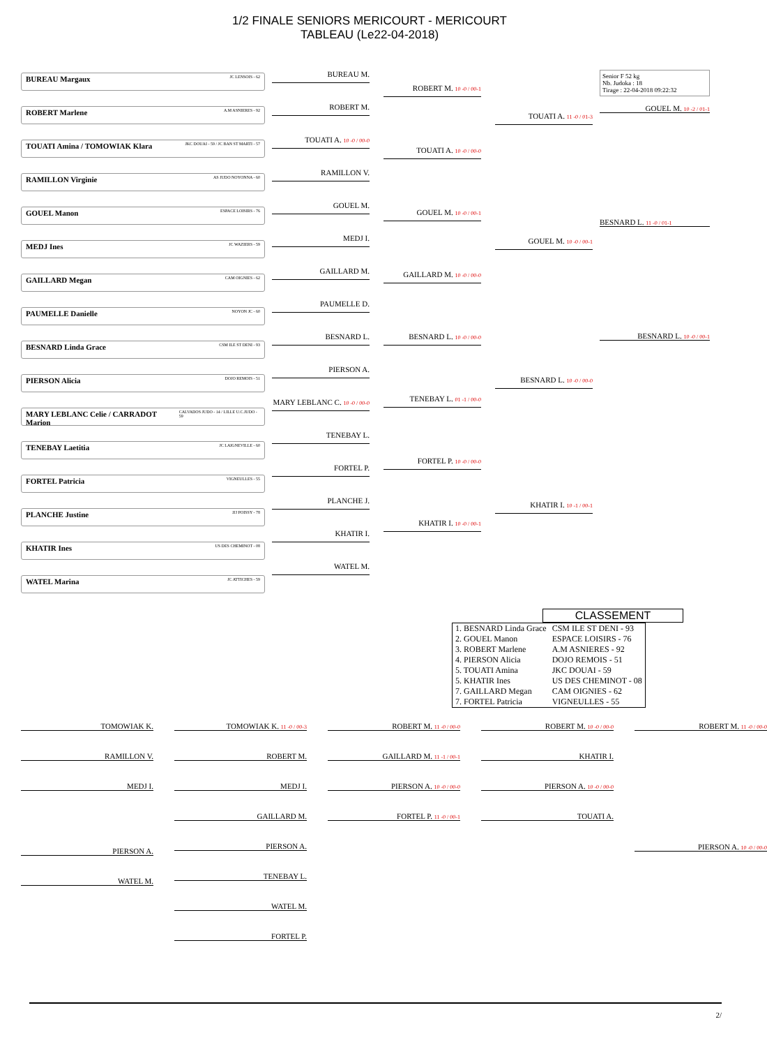1/2 FINALE SENIORS MERICOURT - MERICOURT
TABLEAU (Le22-04-2018)
BUREAU Margaux JC LENSOIS - 62
ROBERT Marlene A.M ASNIERES - 92
TOUATI Amina / TOMOWIAK Klara JKC DOUAI - 59 / JC BAN ST MARTI - 57
RAMILLON Virginie AS JUDO NOYONNA - 60
GOUEL Manon ESPACE LOISIRS - 76
MEDJ Ines JC WAZIERS - 59
GAILLARD Megan CAM OIGNIES - 62
PAUMELLE Danielle NOYON JC - 60
BESNARD Linda Grace CSM ILE ST DENI - 93
PIERSON Alicia DOJO REMOIS - 51
MARY LEBLANC Celie / CARRADOT Marion CALVADOS JUDO - 14 / LILLE U.C.JUDO - 59
TENEBAY Laetitia JC LAIGNEVILLE - 60
FORTEL Patricia VIGNEULLES - 55
PLANCHE Justine JJJ POISSY - 78
KHATIR Ines US DES CHEMINOT - 08
WATEL Marina JC ATTICHES - 59
BUREAU M.
ROBERT M.
TOUATI A. 10 -0 / 00-0
RAMILLON V.
GOUEL M.
MEDJ I.
GAILLARD M.
PAUMELLE D.
BESNARD L.
PIERSON A.
MARY LEBLANC C. 10 -0 / 00-0
TENEBAY L.
FORTEL P.
PLANCHE J.
KHATIR I.
WATEL M.
ROBERT M. 10 -0 / 00-1
TOUATI A. 10 -0 / 00-0
GOUEL M. 10 -0 / 00-1
GAILLARD M. 10 -0 / 00-0
BESNARD L. 10 -0 / 00-0
TENEBAY L. 01 -1 / 00-0
FORTEL P. 10 -0 / 00-0
KHATIR I. 10 -0 / 00-1
TOUATI A. 11 -0 / 01-3
GOUEL M. 10 -0 / 00-1
BESNARD L. 10 -0 / 00-0
KHATIR I. 10 -1 / 00-1
Senior F 52 kg
Nb. Judoka : 18
Tirage : 22-04-2018 09:22:32
GOUEL M. 10 -2 / 01-1
BESNARD L. 11 -0 / 01-1
BESNARD L. 10 -0 / 00-1
CLASSEMENT
| 1. BESNARD Linda Grace | CSM ILE ST DENI - 93 |
| 2. GOUEL Manon | ESPACE LOISIRS - 76 |
| 3. ROBERT Marlene | A.M ASNIERES - 92 |
| 4. PIERSON Alicia | DOJO REMOIS - 51 |
| 5. TOUATI Amina | JKC DOUAI - 59 |
| 5. KHATIR Ines | US DES CHEMINOT - 08 |
| 7. GAILLARD Megan | CAM OIGNIES - 62 |
| 7. FORTEL Patricia | VIGNEULLES - 55 |
TOMOWIAK K.
RAMILLON V.
MEDJ I.
PIERSON A.
WATEL M.
TOMOWIAK K. 11 -0 / 00-3
ROBERT M.
MEDJ I.
GAILLARD M.
PIERSON A.
TENEBAY L.
WATEL M.
FORTEL P.
ROBERT M. 11 -0 / 00-0
GAILLARD M. 11 -1 / 00-1
PIERSON A. 10 -0 / 00-0
FORTEL P. 11 -0 / 00-1
ROBERT M. 10 -0 / 00-0
KHATIR I.
PIERSON A. 10 -0 / 00-0
TOUATI A.
ROBERT M. 11 -0 / 00-0
PIERSON A. 10 -0 / 00-0
2/